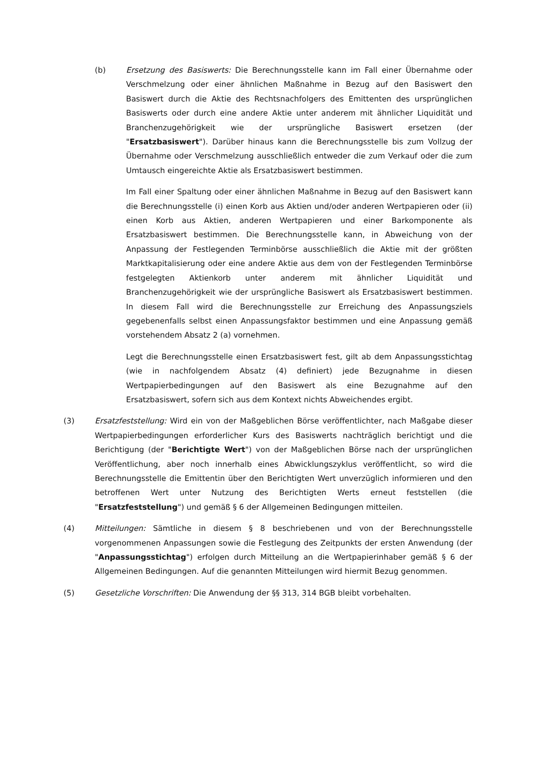(b) Ersetzung des Basiswerts: Die Berechnungsstelle kann im Fall einer Übernahme oder Verschmelzung oder einer ähnlichen Maßnahme in Bezug auf den Basiswert den Basiswert durch die Aktie des Rechtsnachfolgers des Emittenten des ursprünglichen Basiswerts oder durch eine andere Aktie unter anderem mit ähnlicher Liquidität und Branchenzugehörigkeit wie der ursprüngliche Basiswert ersetzen (der "Ersatzbasiswert"). Darüber hinaus kann die Berechnungsstelle bis zum Vollzug der Übernahme oder Verschmelzung ausschließlich entweder die zum Verkauf oder die zum Umtausch eingereichte Aktie als Ersatzbasiswert bestimmen.
Im Fall einer Spaltung oder einer ähnlichen Maßnahme in Bezug auf den Basiswert kann die Berechnungsstelle (i) einen Korb aus Aktien und/oder anderen Wertpapieren oder (ii) einen Korb aus Aktien, anderen Wertpapieren und einer Barkomponente als Ersatzbasiswert bestimmen. Die Berechnungsstelle kann, in Abweichung von der Anpassung der Festlegenden Terminbörse ausschließlich die Aktie mit der größten Marktkapitalisierung oder eine andere Aktie aus dem von der Festlegenden Terminbörse festgelegten Aktienkorb unter anderem mit ähnlicher Liquidität und Branchenzugehörigkeit wie der ursprüngliche Basiswert als Ersatzbasiswert bestimmen. In diesem Fall wird die Berechnungsstelle zur Erreichung des Anpassungsziels gegebenenfalls selbst einen Anpassungsfaktor bestimmen und eine Anpassung gemäß vorstehendem Absatz 2 (a) vornehmen.
Legt die Berechnungsstelle einen Ersatzbasiswert fest, gilt ab dem Anpassungsstichtag (wie in nachfolgendem Absatz (4) definiert) jede Bezugnahme in diesen Wertpapierbedingungen auf den Basiswert als eine Bezugnahme auf den Ersatzbasiswert, sofern sich aus dem Kontext nichts Abweichendes ergibt.
(3) Ersatzfeststellung: Wird ein von der Maßgeblichen Börse veröffentlichter, nach Maßgabe dieser Wertpapierbedingungen erforderlicher Kurs des Basiswerts nachträglich berichtigt und die Berichtigung (der "Berichtigte Wert") von der Maßgeblichen Börse nach der ursprünglichen Veröffentlichung, aber noch innerhalb eines Abwicklungszyklus veröffentlicht, so wird die Berechnungsstelle die Emittentin über den Berichtigten Wert unverzüglich informieren und den betroffenen Wert unter Nutzung des Berichtigten Werts erneut feststellen (die "Ersatzfeststellung") und gemäß § 6 der Allgemeinen Bedingungen mitteilen.
(4) Mitteilungen: Sämtliche in diesem § 8 beschriebenen und von der Berechnungsstelle vorgenommenen Anpassungen sowie die Festlegung des Zeitpunkts der ersten Anwendung (der "Anpassungsstichtag") erfolgen durch Mitteilung an die Wertpapierinhaber gemäß § 6 der Allgemeinen Bedingungen. Auf die genannten Mitteilungen wird hiermit Bezug genommen.
(5) Gesetzliche Vorschriften: Die Anwendung der §§ 313, 314 BGB bleibt vorbehalten.